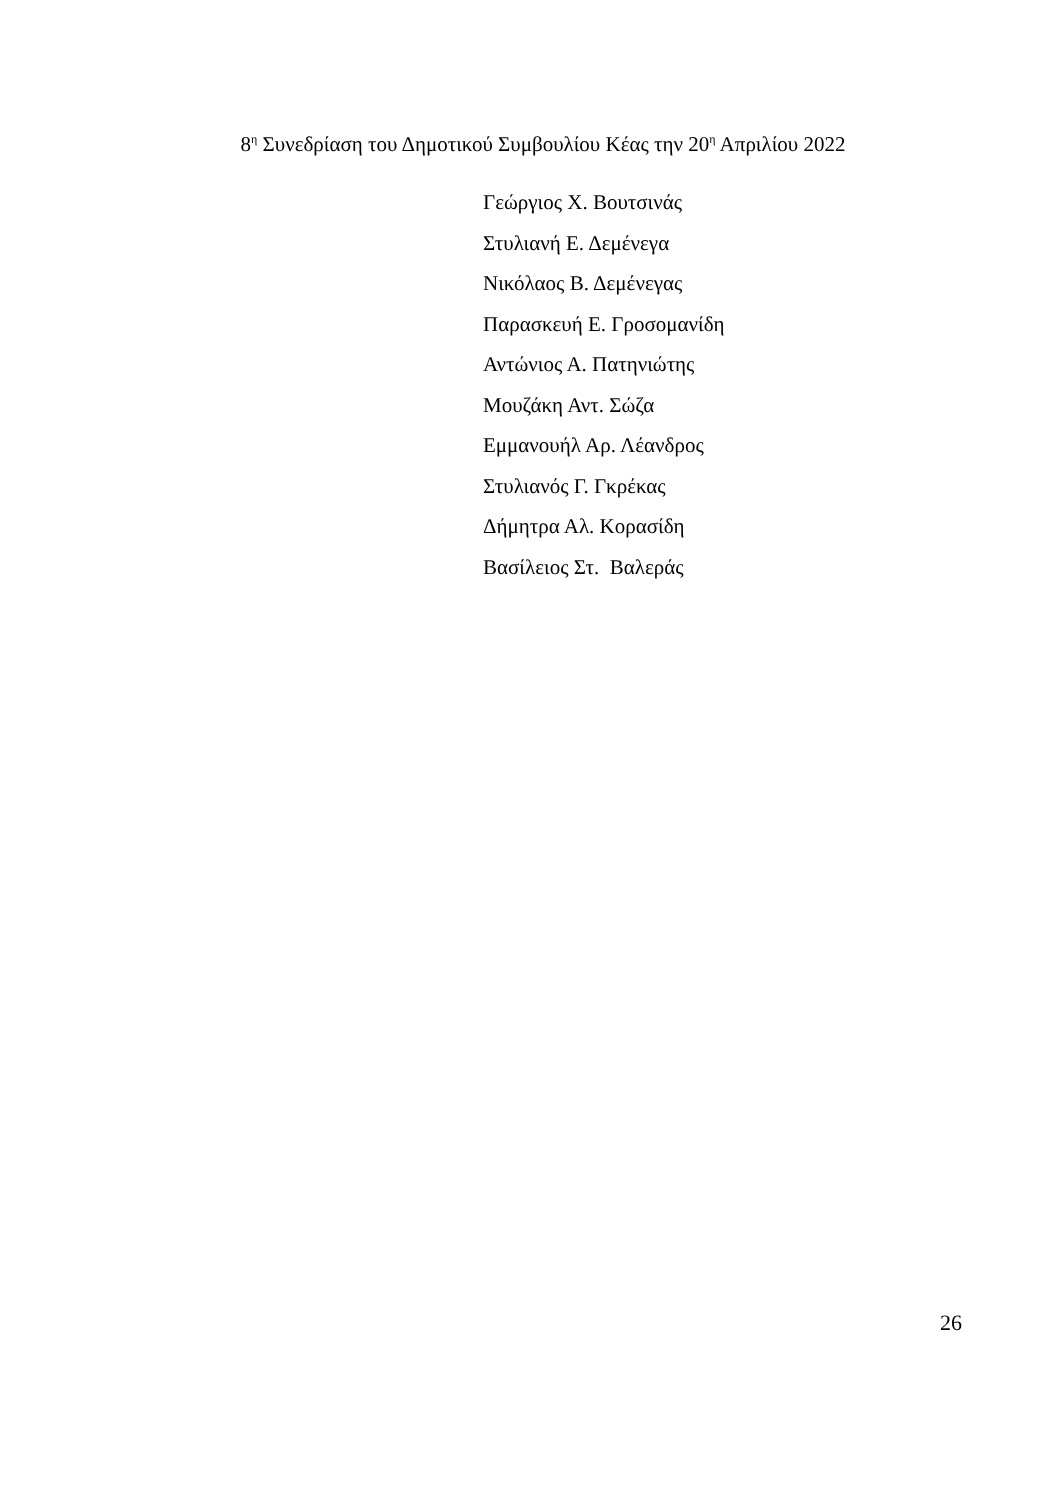8<sup>η</sup> Συνεδρίαση του Δημοτικού Συμβουλίου Κέας την 20<sup>η</sup> Απριλίου 2022
Γεώργιος Χ. Βουτσινάς
Στυλιανή Ε. Δεμένεγα
Νικόλαος Β. Δεμένεγας
Παρασκευή Ε. Γροσομανίδη
Αντώνιος Α. Πατηνιώτης
Μουζάκη Αντ. Σώζα
Εμμανουήλ Αρ. Λέανδρος
Στυλιανός Γ. Γκρέκας
Δήμητρα Αλ. Κορασίδη
Βασίλειος Στ. Βαλεράς
26